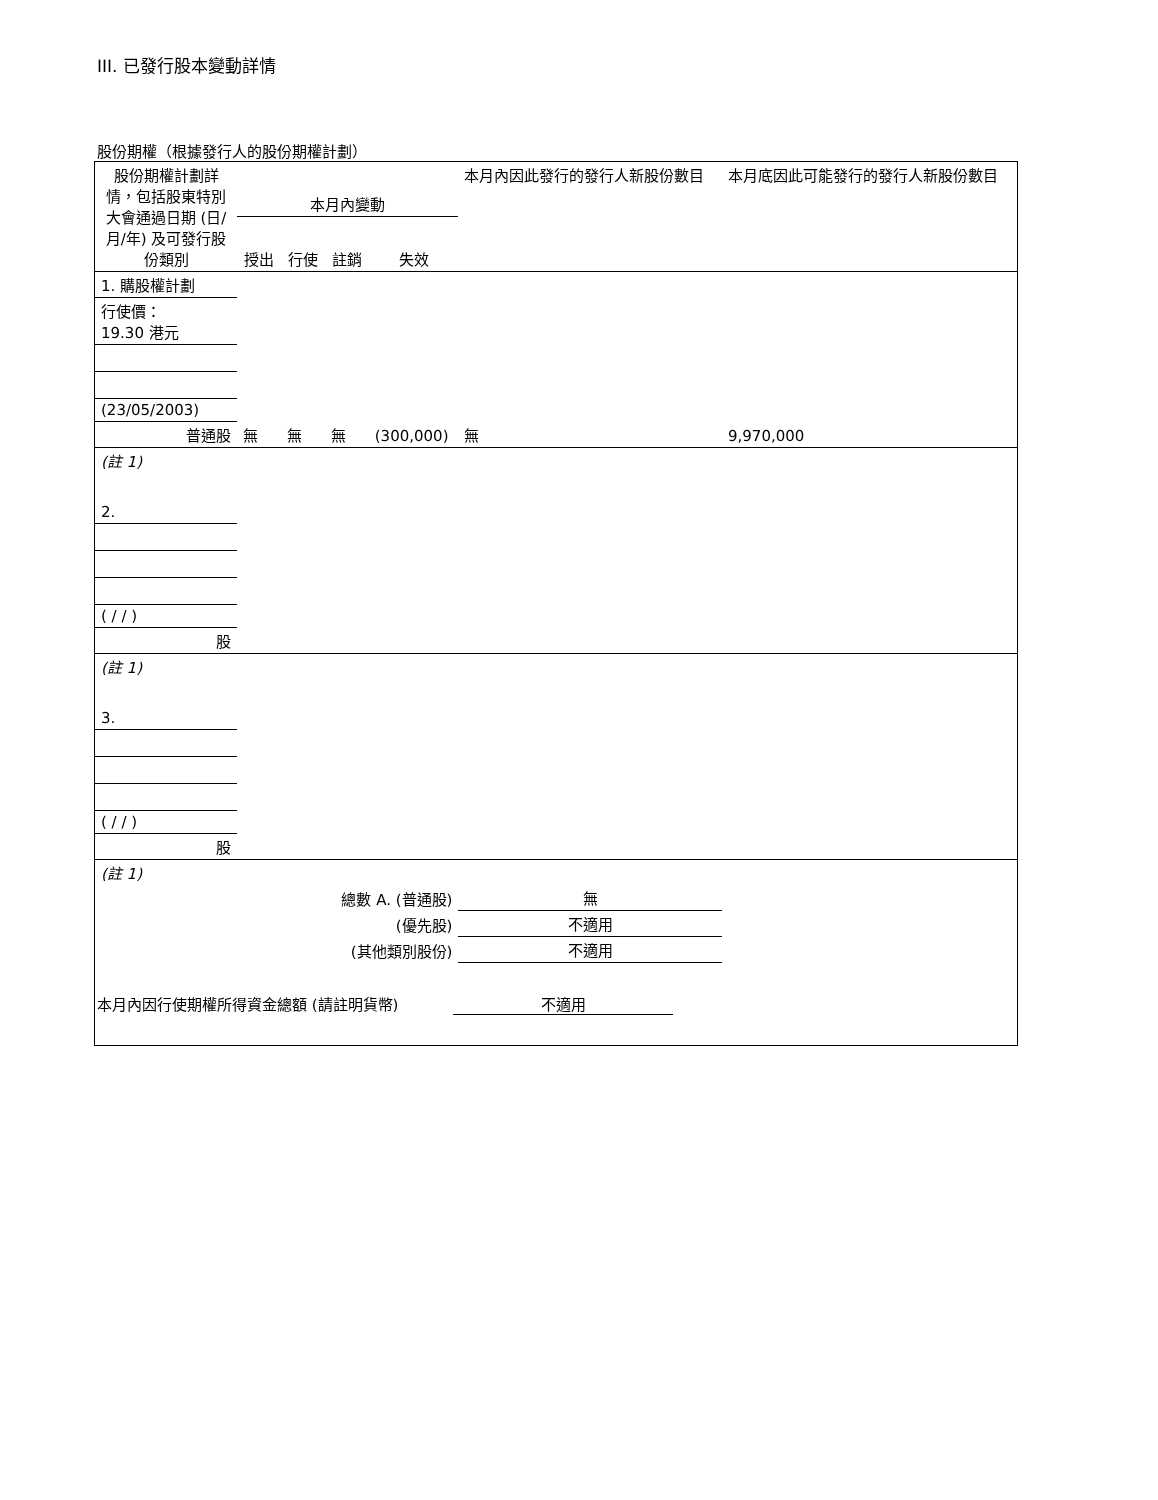III. 已發行股本變動詳情
股份期權（根據發行人的股份期權計劃）
| 股份期權計劃詳情，包括股東特別大會通過日期 (日/月/年) 及可發行股份類別 | 本月內變動 | | | | 本月內因此發行的發行人新股份數目 | 本月底因此可能發行的發行人新股份數目 |
| --- | --- | --- | --- | --- | --- | --- |
| | 授出 | 行使 | 註銷 | 失效 | | |
| 1. 購股權計劃 | | | | | | |
| 行使價： 19.30 港元 | | | | | | |
| (23/05/2003) | | | | | | |
| 普通股 | 無 | 無 | 無 | (300,000) | 無 | 9,970,000 |
| (註 1) | | | | | | |
| 2. | | | | | | |
| ( / / ) | | | | | | |
| 股 | | | | | | |
| (註 1) | | | | | | |
| 3. | | | | | | |
| ( / / ) | | | | | | |
| 股 | | | | | | |
| (註 1) | | | | | | |
| 總數 A. (普通股) | | | | | 無 | |
| (優先股) | | | | | 不適用 | |
| (其他類別股份) | | | | | 不適用 | |
| 本月內因行使期權所得資金總額 (請註明貨幣) 不適用 | | | | | | |